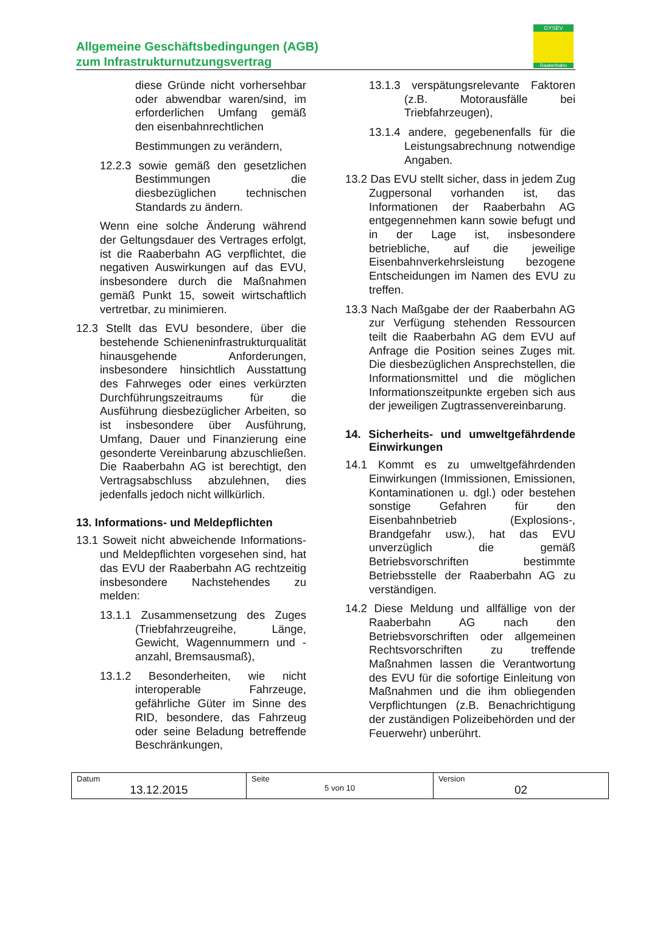Allgemeine Geschäftsbedingungen (AGB)
zum Infrastrukturnutzungsvertrag
GYSEV
Raaberbahn
diese Gründe nicht vorhersehbar oder abwendbar waren/sind, im erforderlichen Umfang gemäß den eisenbahnrechtlichen
Bestimmungen zu verändern,
12.2.3 sowie gemäß den gesetzlichen Bestimmungen die diesbezüglichen technischen Standards zu ändern.
Wenn eine solche Änderung während der Geltungsdauer des Vertrages erfolgt, ist die Raaberbahn AG verpflichtet, die negativen Auswirkungen auf das EVU, insbesondere durch die Maßnahmen gemäß Punkt 15, soweit wirtschaftlich vertretbar, zu minimieren.
12.3 Stellt das EVU besondere, über die bestehende Schienen­infrastrukturqualität hinausgehende Anforderungen, insbesondere hinsichtlich Ausstattung des Fahrweges oder eines verkürzten Durchführungszeitraums für die Ausführung diesbezüglicher Arbeiten, so ist insbesondere über Ausführung, Umfang, Dauer und Finanzierung eine gesonderte Vereinbarung abzuschließen. Die Raaberbahn AG ist berechtigt, den Vertragsabschluss abzulehnen, dies jedenfalls jedoch nicht willkürlich.
13. Informations- und Meldepflichten
13.1 Soweit nicht abweichende Informations- und Meldepflichten vorgesehen sind, hat das EVU der Raaberbahn AG rechtzeitig insbesondere Nachstehendes zu melden:
13.1.1 Zusammensetzung des Zuges (Triebfahrzeugreihe, Länge, Gewicht, Wagennummern und - anzahl, Bremsausmaß),
13.1.2 Besonderheiten, wie nicht interoperable Fahrzeuge, gefährliche Güter im Sinne des RID, besondere, das Fahrzeug oder seine Beladung betreffende Beschränkungen,
13.1.3 verspätungsrelevante Faktoren (z.B. Motorausfälle bei Triebfahrzeugen),
13.1.4 andere, gegebenenfalls für die Leistungsabrechnung notwendige Angaben.
13.2 Das EVU stellt sicher, dass in jedem Zug Zugpersonal vorhanden ist, das Informationen der Raaberbahn AG entgegennehmen kann sowie befugt und in der Lage ist, insbesondere betriebliche, auf die jeweilige Eisenbahnverkehrsleistung bezogene Entscheidungen im Namen des EVU zu treffen.
13.3 Nach Maßgabe der der Raaberbahn AG zur Verfügung stehenden Ressourcen teilt die Raaberbahn AG dem EVU auf Anfrage die Position seines Zuges mit. Die diesbezüglichen Ansprechstellen, die Informationsmittel und die möglichen Informationszeitpunkte ergeben sich aus der jeweiligen Zugtrassenvereinbarung.
14. Sicherheits- und umwelt­gefährdende Einwirkungen
14.1 Kommt es zu umweltgefährdenden Einwirkungen (Immissionen, Emissionen, Kontaminationen u. dgl.) oder bestehen sonstige Gefahren für den Eisenbahnbetrieb (Explosions-, Brandgefahr usw.), hat das EVU unverzüglich die gemäß Betriebsvorschriften bestimmte Betriebsstelle der Raaberbahn AG zu verständigen.
14.2 Diese Meldung und allfällige von der Raaberbahn AG nach den Betriebsvorschriften oder allgemeinen Rechtsvorschriften zu treffende Maßnahmen lassen die Verantwortung des EVU für die sofortige Einleitung von Maßnahmen und die ihm obliegenden Verpflichtungen (z.B. Benachrichtigung der zuständigen Polizeibehörden und der Feuerwehr) unberührt.
| Datum 13.12.2015 | Seite 5 von 10 | Version 02 |